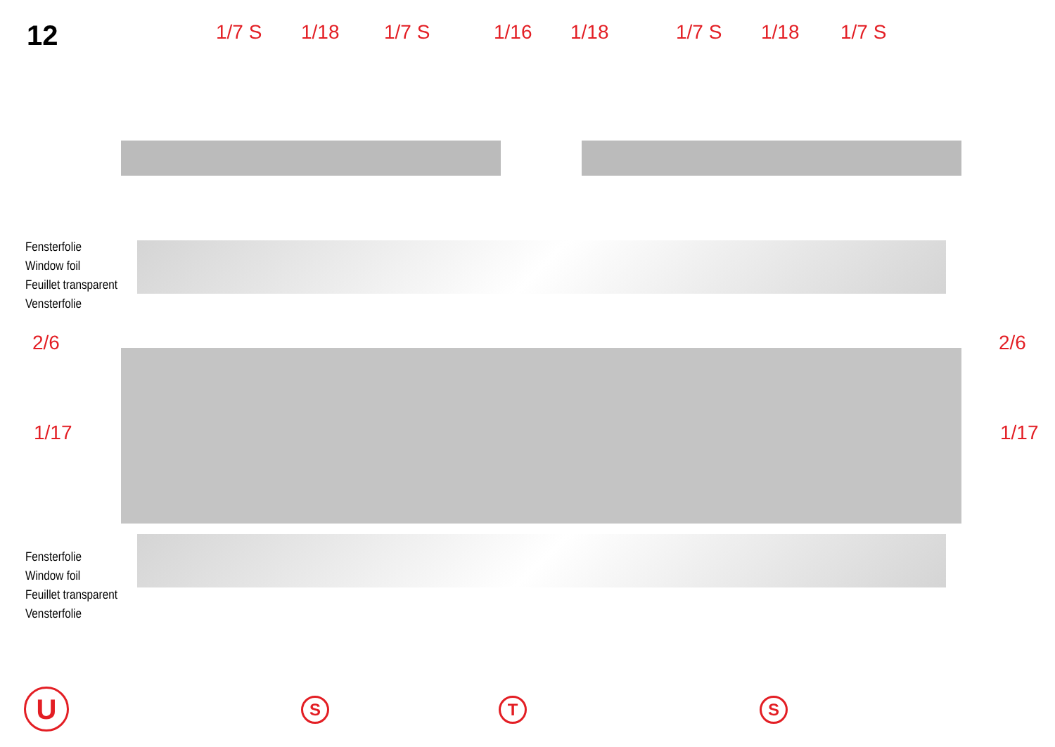12
1/7 S 1/18 1/7 S 1/16 1/18 1/7 S 1/18 1/7 S
Fensterfolie
Window foil
Feuillet transparent
Vensterfolie
Fensterfolie
Window foil
Feuillet transparent
Vensterfolie
2/6 2/6
1/17 1/17
U S T S